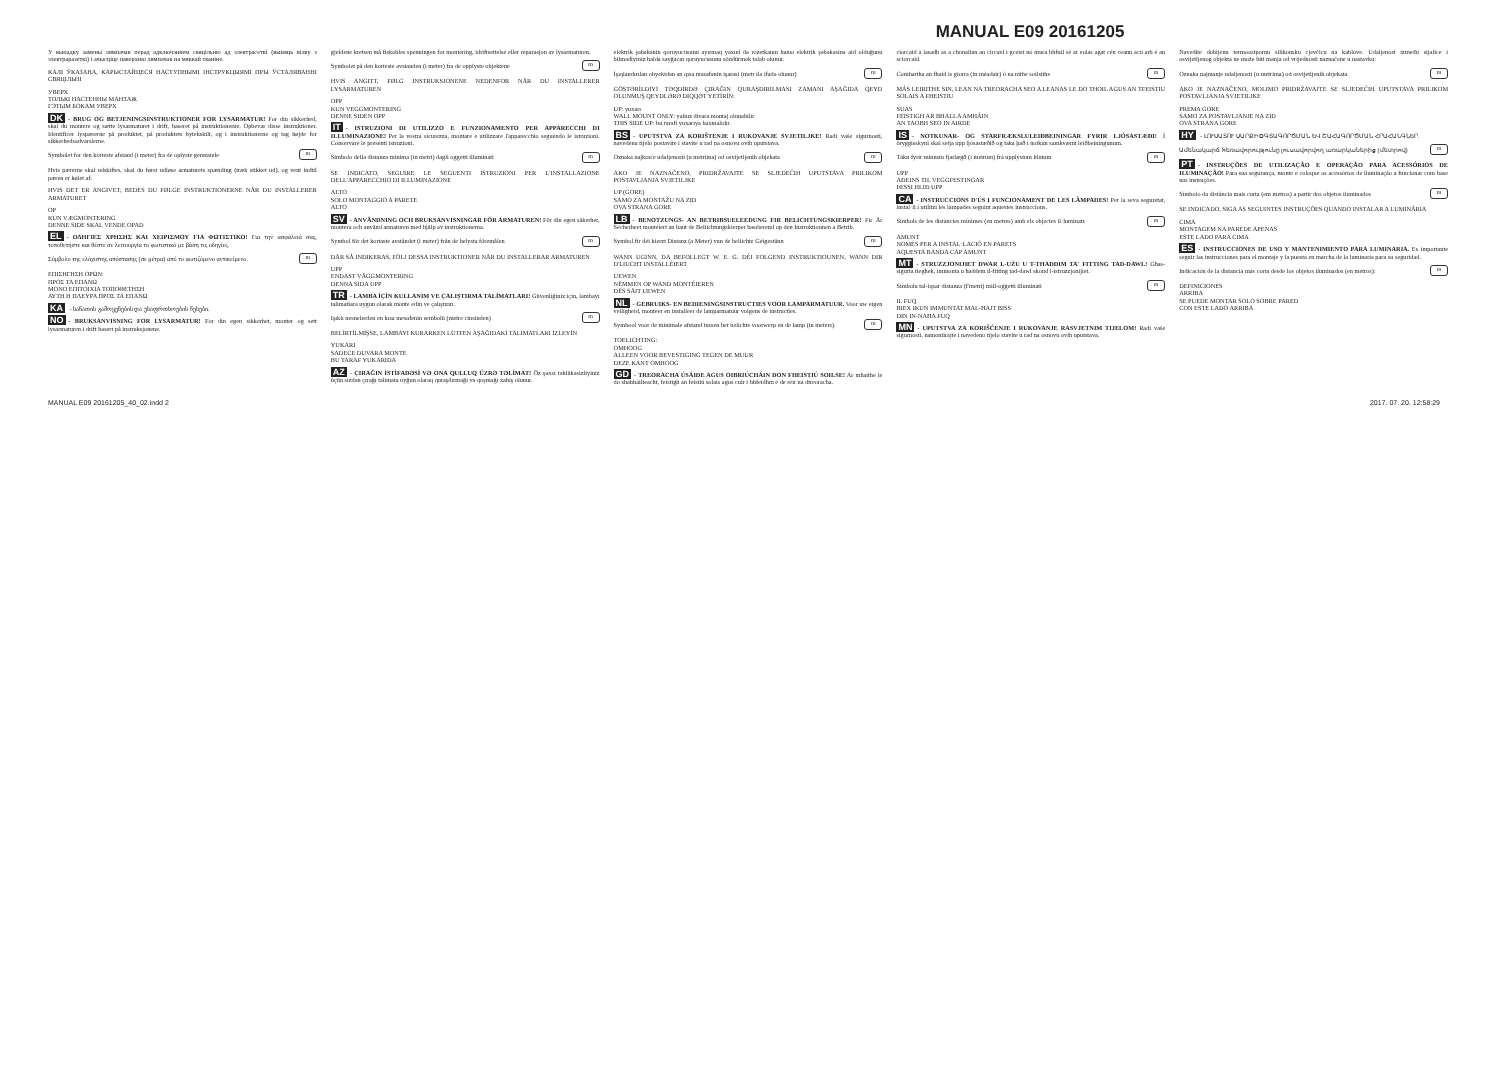MANUAL E09 20161205
У выпадку замены лямпачак перад адключэннем свяцільню ад электрасеткі (выняць вілку з электраразеткі) і ачысціце паверхню лямпачак на мяккай тканіне.
КАЛІ ЎКАЗАНА, КАРЫСТАЙЦЕСЯ НАСТУПНЫМІ ІНСТРУКЦЫЯМІ ПРЫ ЎСТАЛЯВАННІ СВЯЦІЛЬНІ
УВЕРХ
ТОЛЬКІ НАСТЕННЫ МАНТАЖ
ГЭТЫМ БОКАМ УВЕРХ
DK - BRUG OG BETJENINGSINSTRUKTIONER FOR LYSARMATUR! For din sikkerhed, skal du montere og sætte lysarmaturet i drift, baseret på instruktionerne. Opbevar disse instruktioner. Identificer lyspærerne på produktet, på produktets bytekskilt, og i instruktionerne og tag højde for sikkerhedsadvarslerne.
Symbolet for den korteste afstand (i meter) fra de oplyste genstande m
Hvis pærerne skal udskiftes, skal du først udløse armaturets spænding (træk stikket ud), og vent indtil pæren er kølet af.
HVIS DET ER ANGIVET, BEDES DU FØLGE INSTRUKTIONERNE NÅR DU INSTALLERER ARMATURET
OP
KUN VÆGMONTERING
DENNE SIDE SKAL VENDE OPAD
EL - ΟΔΗΓΙΕΣ ΧΡΗΣΗΣ ΚΑΙ ΧΕΙΡΙΣΜΟΥ ΓΙΑ ΦΩΤΙΣΤΙΚΟ! Για την ασφάλειά σας, τοποθετήστε και θέστε σε λειτουργία το φωτιστικό με βάση τις οδηγίες.
Σύμβολο της ελάχιστης απόστασης (σε μέτρα) από το φωτιζόμενο αντικείμενο. m
ΕΠΙΣΗΓΗΣΗ ΟΡΩΝ:
ΠΡΟΣ ΤΑ ΕΠΑΝΩ
ΜΟΝΟ ΕΠΙΤΟΙΧΙΑ ΤΟΠΟΘΕΤΗΣΗ
ΑΥΤΗ Η ΠΛΕΥΡΑ ΠΡΟΣ ΤΑ ΕΠΑΝΩ
KA - სანათის გამოყენების და უსაფრთხოების წესები.
NO - BRUKSANVISNING FOR LYSARMATUR! For din egen sikkerhet, monter og sett lysarmaturen i drift basert på instruksjonene.
gjeldene kretsen må fiskobles spenningen for montering, idriftsettelse eller reparasjon av lysarmaturen.
Symbolet på den korteste avstanden (i meter) fra de opplyste objektene m
HVIS ANGITT, FØLG INSTRUKSJONENE NEDENFOR NÅR DU INSTALLERER LYSARMATUREN
OPP
KUN VEGGMONTERING
DENNE SIDEN OPP
IT - ISTRUZIONI DI UTILIZZO E FUNZIONAMENTO PER APPARECCHI DI ILLUMINAZIONE! Per la vostra sicurezza, montare e utilizzare l'apparecchio seguendo le istruzioni. Conservare le presenti istruzioni.
Simbolo della distanza minima (in metri) dagli oggetti illuminati m
SE INDICATO, SEGUIRE LE SEGUENTI ISTRUZIONI PER L'INSTALLAZIONE DELL'APPARECCHIO DI ILLUMINAZIONE
ALTO
SOLO MONTAGGIO A PARETE
ALTO
SV - ANVÄNDNING OCH BRUKSANVISNINGAR FÖR ARMATUREN! För din egen säkerhet, montera och använd armaturen med hjälp av instruktionerna.
Symbol för det kortaste avståndet (i meter) från de belysta föremålen m
DÄR SÅ INDIKERAS, FÖLJ DESSA INSTRUKTIONER NÄR DU INSTALLERAR ARMATUREN
UPP
ENDAST VÄGGMONTERING
DENNA SIDA UPP
TR - LAMBA İÇİN KULLANIM VE ÇALIŞTIRMA TALİMATLARI! Güvenliğiniz için, lambayı talimatlara uygun olarak monte edin ve çalıştırın.
Işıklı nesnelerden en kısa mesafenin sembolü (metre cinsinden) m
BELİRTİLMİŞSE, LAMBAYI KURARKEN LÜTFEN AŞAĞIDAKİ TALİMATLARI İZLEYİN
YUKARI
SADECE DUVARA MONTE
BU TARAF YUKARIDA
AZ - ÇIRAĞIN İSTİFADƏSİ VƏ ONA QULLUQ ÜZRƏ TƏLİMAT! Öz şəxsi təhlükəsizliyiniz üçün sizdən çırağı təlimata uyğun olaraq quraşdırmağı və qoşmağı xahiş olunur.
elektrik şəbəkənin qoruyucusunu ayırmaq yaxud da rozetkanın hansı elektrik şəbəkəsinə aid olduğunu bilmədiyiniz halda sayğacın qoruyucusunu söndürmək tələb olunur.
İşıqlandırılan obyektdən ən qısa məsafənin işarəsi (metr ilə ifadə olunur) m
GÖSTƏRİLDİYİ TƏQDİRDƏ ÇIRAĞIN QURAŞDIRILMASI ZAMANI AŞAĞIDA QEYD OLUNMUŞ QEYDLƏRƏ DİQQƏT YETİRİN:
UP: yuxarı
WALL MOUNT ONLY: yalnız divara montaj olunabilir
THIS SIDE UP: bu tərəfi yuxarıya baxmalıdır
BS - UPUTSTVA ZA KORIŠTENJE I RUKOVANJE SVJETILJKE! Radi vaše sigurnosti, navedenu tijelo postavite i stavite u rad na osnovu ovih uputstava.
Oznaka najkraće udaljenosti (u metrima) od osvijetljenih objekata m
AKO JE NAZNAČENO, PRIDRŽAVAJTE SE SLJEDEĆIH UPUTSTAVA PRILIKOM POSTAVLJANJA SVJETILJKE
UP (GORE)
SAMO ZA MONTAŽU NA ZID
OVA STRANA GORE
LB - BENOTZUNGS- AN BETRIBSUELEEDUNG FIR BELICHTUNGSKIERPER! Fir Är Sécherheet montéiert an baut de Beliichtungskierper baséierend op den Instruktiounen a Betrib.
Symbol fir déi kierzt Distanz (a Meter) vun de beliichte Géigestänn m
WANN UGINN, DA BEFOLLEGT W. E. G. DÉI FOLGEND INSTRUKTIOUNEN, WANN DIR D'LIUCHT INSTALLÉIERT
UEWEN
NËMMEN OP WAND MONTÉIEREN
DËS SÄIT UEWEN
NL - GEBRUIKS- EN BEDIENINGSINSTRUCTIES VOOR LAMPARMATUUR. Voor uw eigen veiligheid, monteer en installeer de lamparmatuur volgens de instructies.
Symbool voor de minimale afstand tussen het belichte voorwerp en de lamp (in meters). m
TOELICHTING:
OMHOOG
ALLEEN VOOR BEVESTIGING TEGEN DE MUUR
DEZE KANT OMHOOG
GD - TREORACHA ÚSÁIDE AGUS OIBRIÚCHÁIN DON FHEISTIÚ SOILSE! Ar mhaithe le do shábháilteacht, feistigh an feistiú solais agus cuir i bhfeidhm é de réir na dtreoracha.
ciorcaid à lasadh as a chonaltan an circaid i gceist nó mura bhfuil sé ar eolas agat cén ceann acu arb é an sciorcaid.
Comhartha an fhaid is giorra (in méadair) ó na nithe soilsithe m
MÁS LEIRITHE SIN, LEAN NA TREORACHA SEO A LEANAS LE DO THOIL AGUS AN TFEISTIU SOLAIS A FHEISTIU
SUAS
FEISTIGH AR BHALLA AMHÁIN
AN TAOBH SEO IN AIRDE
IS - NOTKUNAR- OG STARFRÆKSLULEIÐBEININGAR FYRIR LJÓSASTÆÐI! Í öryggisskyni skal setja upp ljósastæðið og taka það í notkun samkvæmt leiðbeiningunum.
Tákn fyrir minnstu fjarlægð (í metrum) frá upplýstum hlutum m
UPP
AÐEINS TIL VEGGFESTINGAR
ÞESSI HLIÐ UPP
CA - INSTRUCCIONS D'ÚS I FUNCIONAMENT DE LES LÀMPADES! Per la seva seguretat, instal·li i utilitzi les làmpades seguint aquestes instruccions.
Símbols de les distàncies mínimes (en metres) amb els objectes il·luminats m
AMUNT
NOMÉS PER A INSTAL·LACIÓ EN PARETS
AQUESTA BANDA CAP AMUNT
MT - STRUZZJONIJIET DWAR L-UŻU U T-THADDIM TA' FITTING TAD-DAWL! Għas-sigurtà tiegħek, immonta u ħaddem il-fitting tad-dawl skond l-istruzzjonijiet.
Simbolu tal-iqsar distanza (f'metri) mill-oġġetti illuminati m
IL FUQ
BIEX IKUN IMMUNTAT MAL-ĦAJT BISS
DIN IN-NAĦA FUQ
MN - UPUTSTVA ZA KORIŠĆENJE I RUKOVANJE RASVJETNIM TIJELOM! Radi vaše sigurnosti, namontirajte i navedeno tijelo stavite u rad na osnovu ovih uputstava.
Navedite dobijenu termoostpornu silikonsku cjevčicu na kablove. Udaljenost između sijalice i osvijetljenog objekta ne može biti manja od vrijednosti naznačene u nastavku:
Oznaka najmanje udaljenosti (u metrima) od osvijetljenih objekata m
AKO JE NAZNAČENO, MOLIMO PRIDRŽAVAJTE SE SLJEDEĆIH UPUTSTAVA PRILIKOM POSTAVLJANJA SVJETILJKE
PREMA GORE
SAMO ZA POSTAVLJANJE NA ZID
OVA STRANA GORE
HY - ԼՈՒՍԱՏՈՒ ՍԱՐՔԻ ՕԳՏԱԳՈՐԾՄԱՆ ԵՎ ՇԱՀԱԳՈՐԾՄԱՆ ՀՐԱՀԱՆԳՆԵՐ.
Ամենակարճ հեռավորությունը լուսավորվող առարկաներից (մետրով) m
PT - INSTRUÇÕES DE UTILIZAÇÃO E OPERAÇÃO PARA ACESSÓRIOS DE ILUMINAÇÃO! Para sua segurança, monte e coloque os acessórios de iluminação a funcionar com base nas instruções.
Símbolo da distância mais curta (em metros) a partir dos objetos iluminados m
SE INDICADO, SIGA AS SEGUINTES INSTRUÇÕES QUANDO INSTALAR A LUMINÁRIA
CIMA
MONTAGEM NA PAREDE APENAS
ESTE LADO PARA CIMA
ES - INSTRUCCIONES DE USO Y MANTENIMIENTO PARA LUMINARIA. Es importante seguir las instrucciones para el montaje y la puesta en marcha de la luminaria para su seguridad.
Indicación de la distancia más corta desde los objetos iluminados (en metros): m
DEFINICIONES
ARRIBA
SE PUEDE MONTAR SOLO SOBRE PARED
CON ESTE LADO ARRIBA
MANUAL E09 20161205_40_02.indd 2 2017. 07. 20. 12:58:29